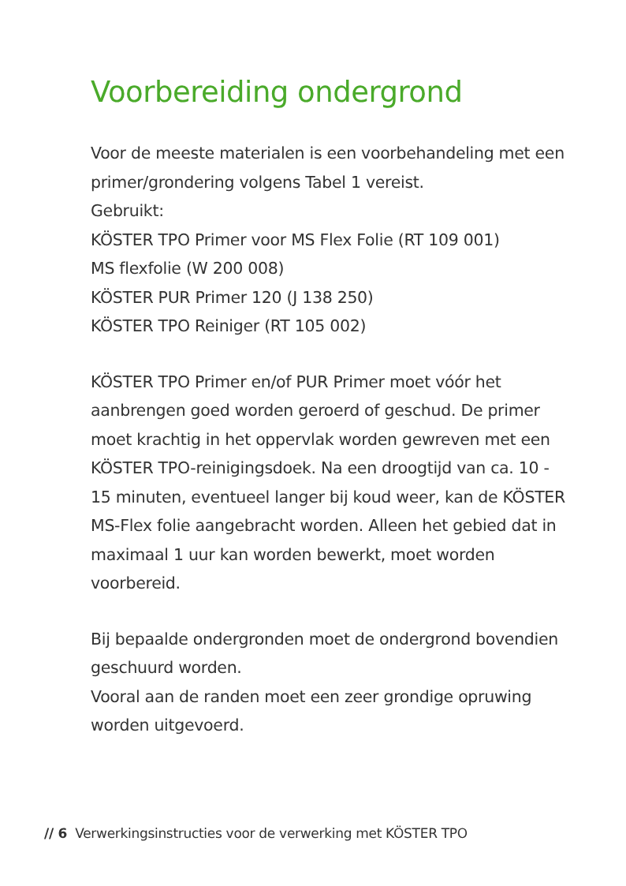Voorbereiding ondergrond
Voor de meeste materialen is een voorbehandeling met een primer/grondering volgens Tabel 1 vereist.
Gebruikt:
KÖSTER TPO Primer voor MS Flex Folie (RT 109 001)
MS flexfolie (W 200 008)
KÖSTER PUR Primer 120 (J 138 250)
KÖSTER TPO Reiniger (RT 105 002)
KÖSTER TPO Primer en/of PUR Primer moet vóór het aanbrengen goed worden geroerd of geschud. De primer moet krachtig in het oppervlak worden gewreven met een KÖSTER TPO-reinigingsdoek. Na een droogtijd van ca. 10 - 15 minuten, eventueel langer bij koud weer, kan de KÖSTER MS-Flex folie aangebracht worden. Alleen het gebied dat in maximaal 1 uur kan worden bewerkt, moet worden voorbereid.
Bij bepaalde ondergronden moet de ondergrond bovendien geschuurd worden.
Vooral aan de randen moet een zeer grondige opruwing worden uitgevoerd.
// 6 Verwerkingsinstructies voor de verwerking met KÖSTER TPO